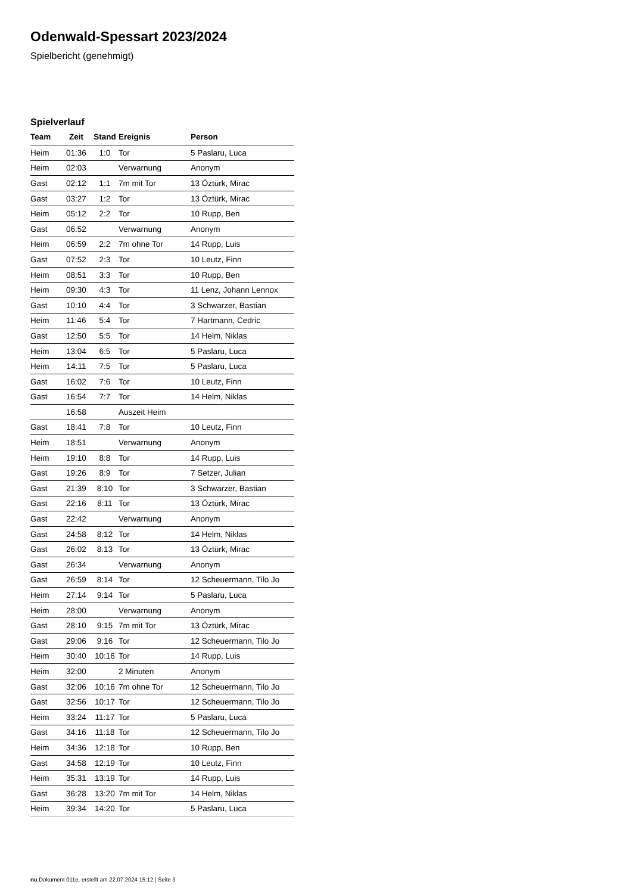Odenwald-Spessart 2023/2024
Spielbericht (genehmigt)
Spielverlauf
| Team | Zeit | Stand | Ereignis | Person |
| --- | --- | --- | --- | --- |
| Heim | 01:36 | 1:0 | Tor | 5 Paslaru, Luca |
| Heim | 02:03 | | Verwarnung | Anonym |
| Gast | 02:12 | 1:1 | 7m mit Tor | 13 Öztürk, Mirac |
| Gast | 03:27 | 1:2 | Tor | 13 Öztürk, Mirac |
| Heim | 05:12 | 2:2 | Tor | 10 Rupp, Ben |
| Gast | 06:52 | | Verwarnung | Anonym |
| Heim | 06:59 | 2:2 | 7m ohne Tor | 14 Rupp, Luis |
| Gast | 07:52 | 2:3 | Tor | 10 Leutz, Finn |
| Heim | 08:51 | 3:3 | Tor | 10 Rupp, Ben |
| Heim | 09:30 | 4:3 | Tor | 11 Lenz, Johann Lennox |
| Gast | 10:10 | 4:4 | Tor | 3 Schwarzer, Bastian |
| Heim | 11:46 | 5:4 | Tor | 7 Hartmann, Cedric |
| Gast | 12:50 | 5:5 | Tor | 14 Helm, Niklas |
| Heim | 13:04 | 6:5 | Tor | 5 Paslaru, Luca |
| Heim | 14:11 | 7:5 | Tor | 5 Paslaru, Luca |
| Gast | 16:02 | 7:6 | Tor | 10 Leutz, Finn |
| Gast | 16:54 | 7:7 | Tor | 14 Helm, Niklas |
| | 16:58 | | Auszeit Heim | |
| Gast | 18:41 | 7:8 | Tor | 10 Leutz, Finn |
| Heim | 18:51 | | Verwarnung | Anonym |
| Heim | 19:10 | 8:8 | Tor | 14 Rupp, Luis |
| Gast | 19:26 | 8:9 | Tor | 7 Setzer, Julian |
| Gast | 21:39 | 8:10 | Tor | 3 Schwarzer, Bastian |
| Gast | 22:16 | 8:11 | Tor | 13 Öztürk, Mirac |
| Gast | 22:42 | | Verwarnung | Anonym |
| Gast | 24:58 | 8:12 | Tor | 14 Helm, Niklas |
| Gast | 26:02 | 8:13 | Tor | 13 Öztürk, Mirac |
| Gast | 26:34 | | Verwarnung | Anonym |
| Gast | 26:59 | 8:14 | Tor | 12 Scheuermann, Tilo Jo |
| Heim | 27:14 | 9:14 | Tor | 5 Paslaru, Luca |
| Heim | 28:00 | | Verwarnung | Anonym |
| Gast | 28:10 | 9:15 | 7m mit Tor | 13 Öztürk, Mirac |
| Gast | 29:06 | 9:16 | Tor | 12 Scheuermann, Tilo Jo |
| Heim | 30:40 | 10:16 | Tor | 14 Rupp, Luis |
| Heim | 32:00 | | 2 Minuten | Anonym |
| Gast | 32:06 | 10:16 | 7m ohne Tor | 12 Scheuermann, Tilo Jo |
| Gast | 32:56 | 10:17 | Tor | 12 Scheuermann, Tilo Jo |
| Heim | 33:24 | 11:17 | Tor | 5 Paslaru, Luca |
| Gast | 34:16 | 11:18 | Tor | 12 Scheuermann, Tilo Jo |
| Heim | 34:36 | 12:18 | Tor | 10 Rupp, Ben |
| Gast | 34:58 | 12:19 | Tor | 10 Leutz, Finn |
| Heim | 35:31 | 13:19 | Tor | 14 Rupp, Luis |
| Gast | 36:28 | 13:20 | 7m mit Tor | 14 Helm, Niklas |
| Heim | 39:34 | 14:20 | Tor | 5 Paslaru, Luca |
nu.Dokument 011e, erstellt am 22.07.2024 15:12 | Seite 3